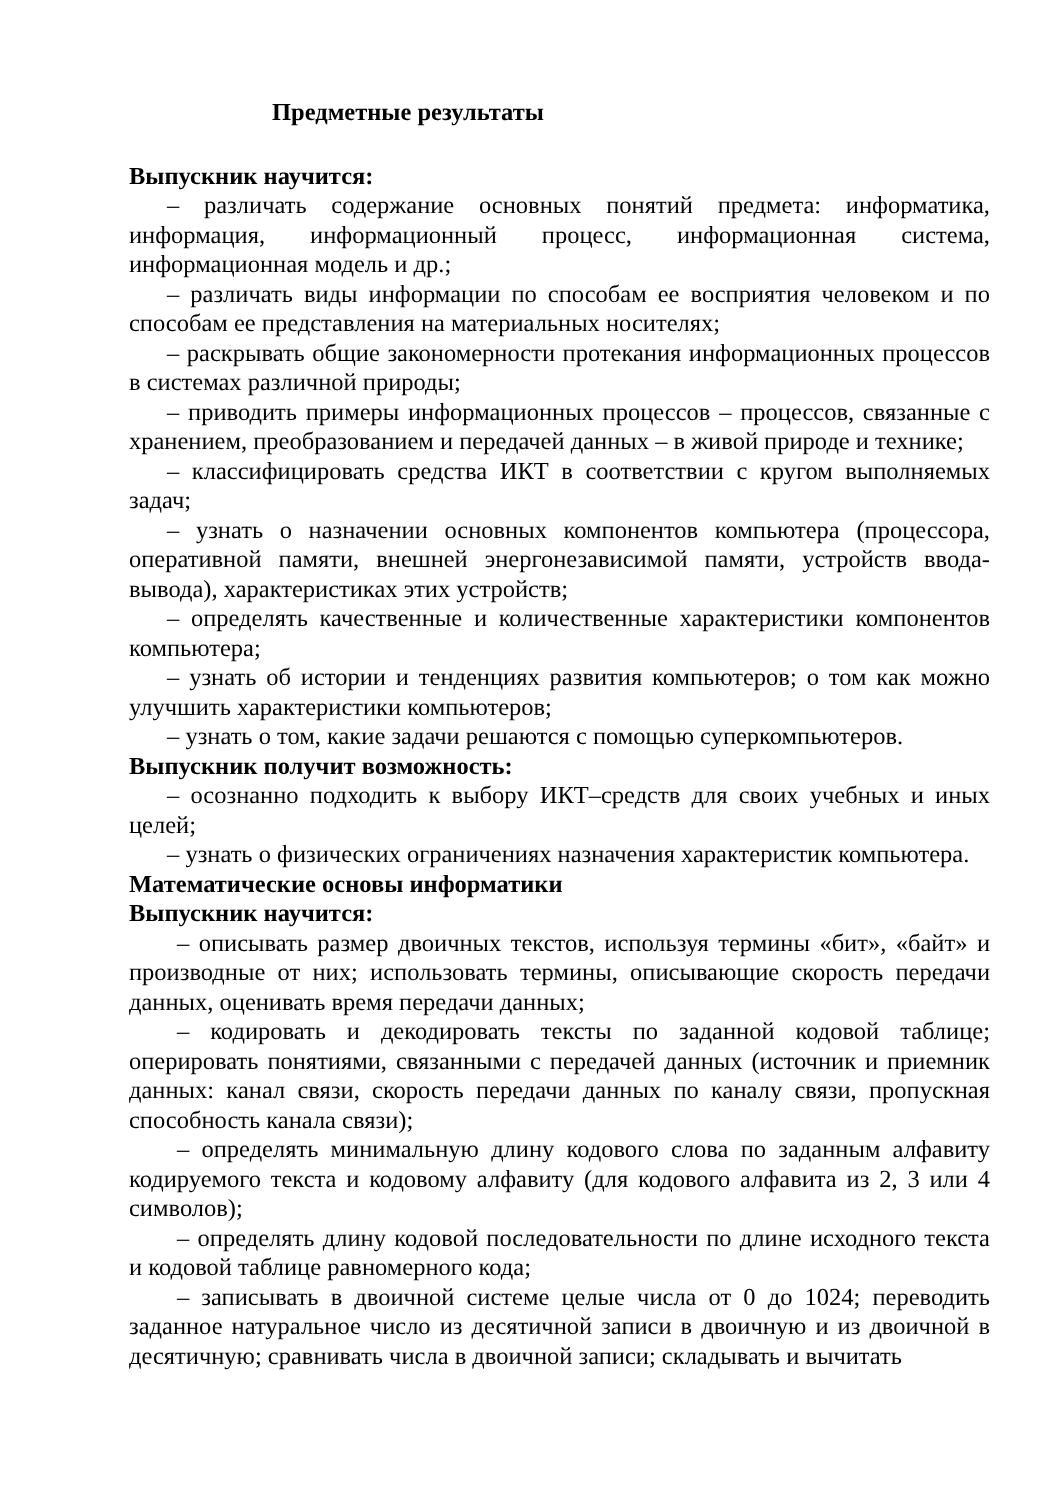Предметные результаты
Выпускник научится:
– различать содержание основных понятий предмета: информатика, информация, информационный процесс, информационная система, информационная модель и др.;
– различать виды информации по способам ее восприятия человеком и по способам ее представления на материальных носителях;
– раскрывать общие закономерности протекания информационных процессов в системах различной природы;
– приводить примеры информационных процессов – процессов, связанные с хранением, преобразованием и передачей данных – в живой природе и технике;
– классифицировать средства ИКТ в соответствии с кругом выполняемых задач;
– узнать о назначении основных компонентов компьютера (процессора, оперативной памяти, внешней энергонезависимой памяти, устройств ввода-вывода), характеристиках этих устройств;
– определять качественные и количественные характеристики компонентов компьютера;
– узнать об истории и тенденциях развития компьютеров; о том как можно улучшить характеристики компьютеров;
– узнать о том, какие задачи решаются с помощью суперкомпьютеров.
Выпускник получит возможность:
– осознанно подходить к выбору ИКТ–средств для своих учебных и иных целей;
– узнать о физических ограничениях назначения характеристик компьютера.
Математические основы информатики
Выпускник научится:
– описывать размер двоичных текстов, используя термины «бит», «байт» и производные от них; использовать термины, описывающие скорость передачи данных, оценивать время передачи данных;
– кодировать и декодировать тексты по заданной кодовой таблице; оперировать понятиями, связанными с передачей данных (источник и приемник данных: канал связи, скорость передачи данных по каналу связи, пропускная способность канала связи);
– определять минимальную длину кодового слова по заданным алфавиту кодируемого текста и кодовому алфавиту (для кодового алфавита из 2, 3 или 4 символов);
– определять длину кодовой последовательности по длине исходного текста и кодовой таблице равномерного кода;
– записывать в двоичной системе целые числа от 0 до 1024; переводить заданное натуральное число из десятичной записи в двоичную и из двоичной в десятичную; сравнивать числа в двоичной записи; складывать и вычитать